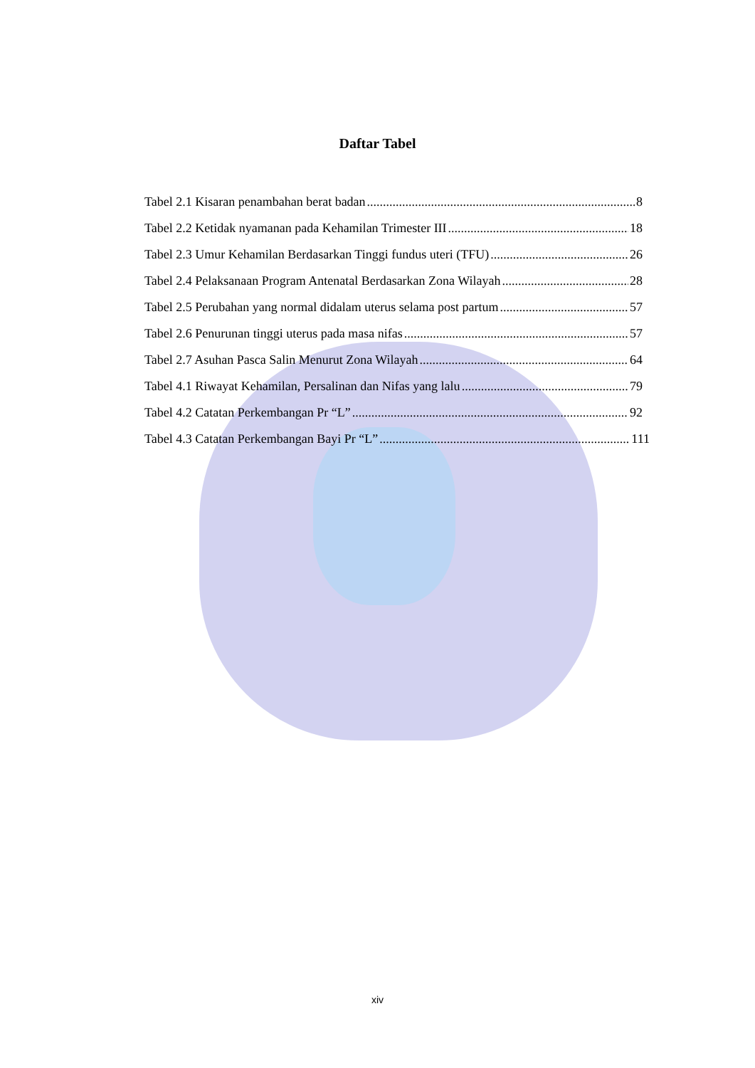Daftar Tabel
Tabel 2.1 Kisaran penambahan berat badan 8
Tabel 2.2 Ketidak nyamanan pada Kehamilan Trimester III 18
Tabel 2.3 Umur Kehamilan Berdasarkan Tinggi fundus uteri (TFU) 26
Tabel 2.4 Pelaksanaan Program Antenatal Berdasarkan Zona Wilayah 28
Tabel 2.5 Perubahan yang normal didalam uterus selama post partum 57
Tabel 2.6 Penurunan tinggi uterus pada masa nifas 57
Tabel 2.7 Asuhan Pasca Salin Menurut Zona Wilayah 64
Tabel 4.1 Riwayat Kehamilan, Persalinan dan Nifas yang lalu 79
Tabel 4.2 Catatan Perkembangan Pr “L” 92
Tabel 4.3 Catatan Perkembangan Bayi Pr “L” 111
xiv